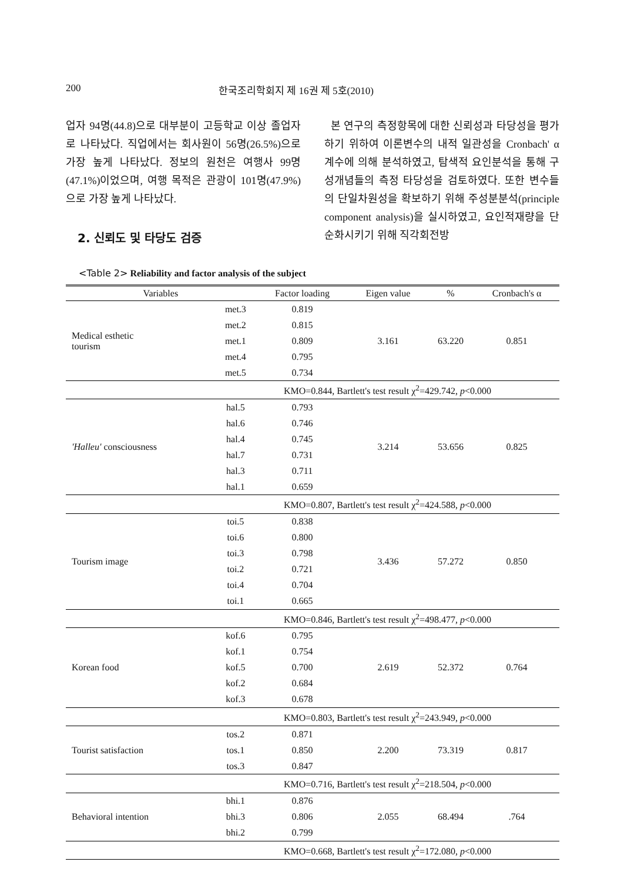200 한국조리학회지 제 16권 제 5호(2010)
업자 94명(44.8)으로 대부분이 고등학교 이상 졸업자로 나타났다. 직업에서는 회사원이 56명(26.5%)으로 가장 높게 나타났다. 정보의 원천은 여행사 99명(47.1%)이었으며, 여행 목적은 관광이 101명(47.9%)으로 가장 높게 나타났다.
2. 신뢰도 및 타당도 검증
본 연구의 측정항목에 대한 신뢰성과 타당성을 평가하기 위하여 이론변수의 내적 일관성을 Cronbach' α 계수에 의해 분석하였고, 탐색적 요인분석을 통해 구성개념들의 측정 타당성을 검토하였다. 또한 변수들의 단일차원성을 확보하기 위해 주성분분석(principle component analysis)을 실시하였고, 요인적재량을 단순화시키기 위해 직각회전방
<Table 2> Reliability and factor analysis of the subject
| Variables | | Factor loading | Eigen value | % | Cronbach's α |
| --- | --- | --- | --- | --- | --- |
| Medical esthetic tourism | met.3 | 0.819 | 3.161 | 63.220 | 0.851 |
| | met.2 | 0.815 | | | |
| | met.1 | 0.809 | | | |
| | met.4 | 0.795 | | | |
| | met.5 | 0.734 | | | |
| | KMO=0.844, Bartlett's test result χ<sup>2</sup>=429.742, p <0.000 | | | | |
| 'Halleu' consciousness | hal.5 | 0.793 | 3.214 | 53.656 | 0.825 |
| | hal.6 | 0.746 | | | |
| | hal.4 | 0.745 | | | |
| | hal.7 | 0.731 | | | |
| | hal.3 | 0.711 | | | |
| | hal.1 | 0.659 | | | |
| | KMO=0.807, Bartlett's test result χ<sup>2</sup>=424.588, p <0.000 | | | | |
| Tourism image | toi.5 | 0.838 | 3.436 | 57.272 | 0.850 |
| | toi.6 | 0.800 | | | |
| | toi.3 | 0.798 | | | |
| | toi.2 | 0.721 | | | |
| | toi.4 | 0.704 | | | |
| | toi.1 | 0.665 | | | |
| | KMO=0.846, Bartlett's test result χ<sup>2</sup>=498.477, p <0.000 | | | | |
| Korean food | kof.6 | 0.795 | 2.619 | 52.372 | 0.764 |
| | kof.1 | 0.754 | | | |
| | kof.5 | 0.700 | | | |
| | kof.2 | 0.684 | | | |
| | kof.3 | 0.678 | | | |
| | KMO=0.803, Bartlett's test result χ<sup>2</sup>=243.949, p <0.000 | | | | |
| Tourist satisfaction | tos.2 | 0.871 | 2.200 | 73.319 | 0.817 |
| | tos.1 | 0.850 | | | |
| | tos.3 | 0.847 | | | |
| | KMO=0.716, Bartlett's test result χ<sup>2</sup>=218.504, p <0.000 | | | | |
| Behavioral intention | bhi.1 | 0.876 | 2.055 | 68.494 | .764 |
| | bhi.3 | 0.806 | | | |
| | bhi.2 | 0.799 | | | |
| | KMO=0.668, Bartlett's test result χ<sup>2</sup>=172.080, p <0.000 | | | | |